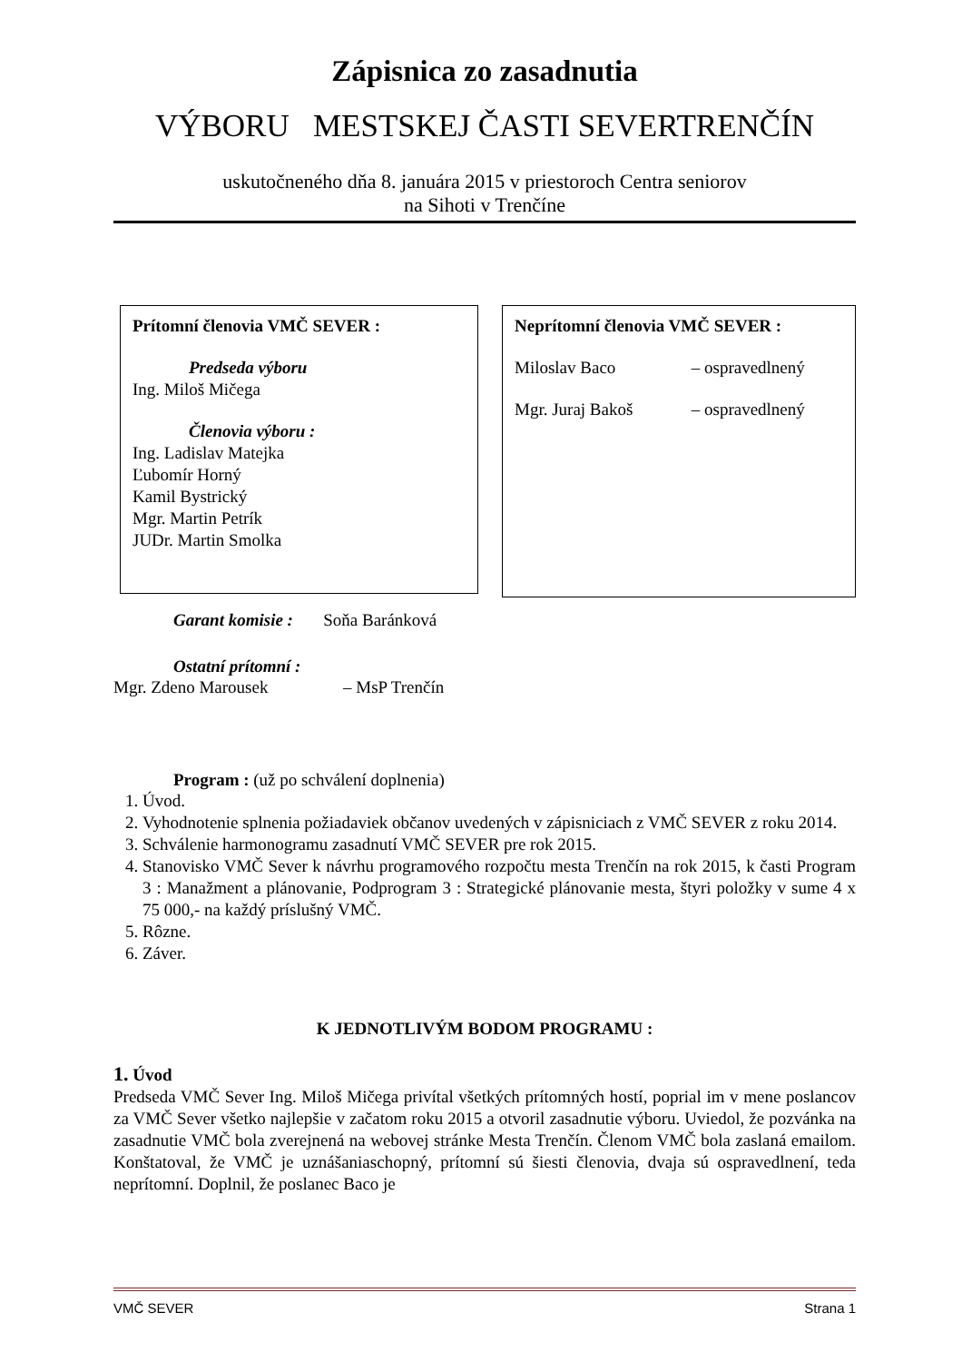Zápisnica zo zasadnutia
VÝBORU MESTSKEJ ČASTI SEVERTRENČÍN
uskutočneného dňa 8. januára 2015 v priestoroch Centra seniorov
na Sihoti v Trenčíne
Prítomní členovia VMČ SEVER :
Predseda výboru
Ing. Miloš Mičega
Členovia výboru :
Ing. Ladislav Matejka
Ľubomír Horný
Kamil Bystrický
Mgr. Martin Petrík
JUDr. Martin Smolka
Neprítomní členovia VMČ SEVER :
Miloslav Baco – ospravedlnený
Mgr. Juraj Bakoš – ospravedlnený
Garant komisie : Soňa Baránková
Ostatní prítomní :
Mgr. Zdeno Marousek – MsP Trenčín
Program : (už po schválení doplnenia)
1. Úvod.
2. Vyhodnotenie splnenia požiadaviek občanov uvedených v zápisniciach z VMČ SEVER z roku 2014.
3. Schválenie harmonogramu zasadnutí VMČ SEVER pre rok 2015.
4. Stanovisko VMČ Sever k návrhu programového rozpočtu mesta Trenčín na rok 2015, k časti Program 3 : Manažment a plánovanie, Podprogram 3 : Strategické plánovanie mesta, štyri položky v sume 4 x 75 000,- na každý príslušný VMČ.
5. Rôzne.
6. Záver.
K JEDNOTLIVÝM BODOM PROGRAMU :
1. Úvod
Predseda VMČ Sever Ing. Miloš Mičega privítal všetkých prítomných hostí, poprial im v mene poslancov za VMČ Sever všetko najlepšie v začatom roku 2015 a otvoril zasadnutie výboru. Uviedol, že pozvánka na zasadnutie VMČ bola zverejnená na webovej stránke Mesta Trenčín. Členom VMČ bola zaslaná emailom. Konštatoval, že VMČ je uznášaniaschopný, prítomní sú šiesti členovia, dvaja sú ospravedlnení, teda neprítomní. Doplnil, že poslanec Baco je
VMČ SEVER Strana 1